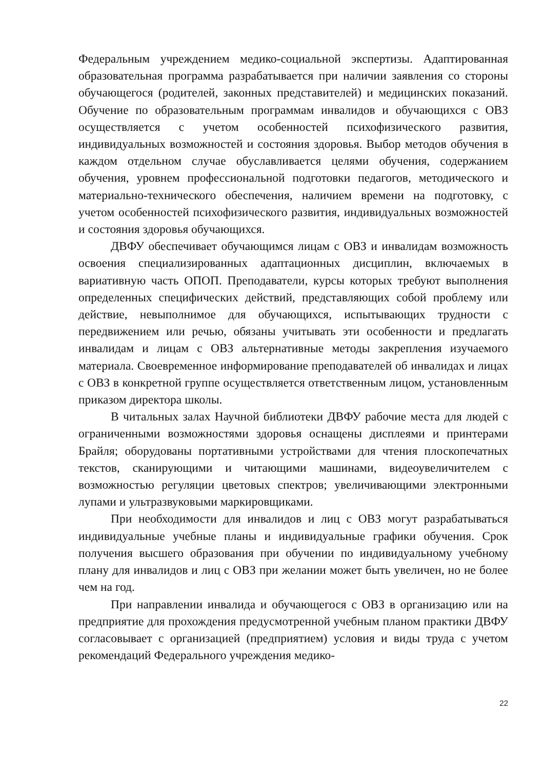Федеральным учреждением медико-социальной экспертизы. Адаптированная образовательная программа разрабатывается при наличии заявления со стороны обучающегося (родителей, законных представителей) и медицинских показаний. Обучение по образовательным программам инвалидов и обучающихся с ОВЗ осуществляется с учетом особенностей психофизического развития, индивидуальных возможностей и состояния здоровья. Выбор методов обучения в каждом отдельном случае обуславливается целями обучения, содержанием обучения, уровнем профессиональной подготовки педагогов, методического и материально-технического обеспечения, наличием времени на подготовку, с учетом особенностей психофизического развития, индивидуальных возможностей и состояния здоровья обучающихся.
ДВФУ обеспечивает обучающимся лицам с ОВЗ и инвалидам возможность освоения специализированных адаптационных дисциплин, включаемых в вариативную часть ОПОП. Преподаватели, курсы которых требуют выполнения определенных специфических действий, представляющих собой проблему или действие, невыполнимое для обучающихся, испытывающих трудности с передвижением или речью, обязаны учитывать эти особенности и предлагать инвалидам и лицам с ОВЗ альтернативные методы закрепления изучаемого материала. Своевременное информирование преподавателей об инвалидах и лицах с ОВЗ в конкретной группе осуществляется ответственным лицом, установленным приказом директора школы.
В читальных залах Научной библиотеки ДВФУ рабочие места для людей с ограниченными возможностями здоровья оснащены дисплеями и принтерами Брайля; оборудованы портативными устройствами для чтения плоскопечатных текстов, сканирующими и читающими машинами, видеоувеличителем с возможностью регуляции цветовых спектров; увеличивающими электронными лупами и ультразвуковыми маркировщиками.
При необходимости для инвалидов и лиц с ОВЗ могут разрабатываться индивидуальные учебные планы и индивидуальные графики обучения. Срок получения высшего образования при обучении по индивидуальному учебному плану для инвалидов и лиц с ОВЗ при желании может быть увеличен, но не более чем на год.
При направлении инвалида и обучающегося с ОВЗ в организацию или на предприятие для прохождения предусмотренной учебным планом практики ДВФУ согласовывает с организацией (предприятием) условия и виды труда с учетом рекомендаций Федерального учреждения медико-
22